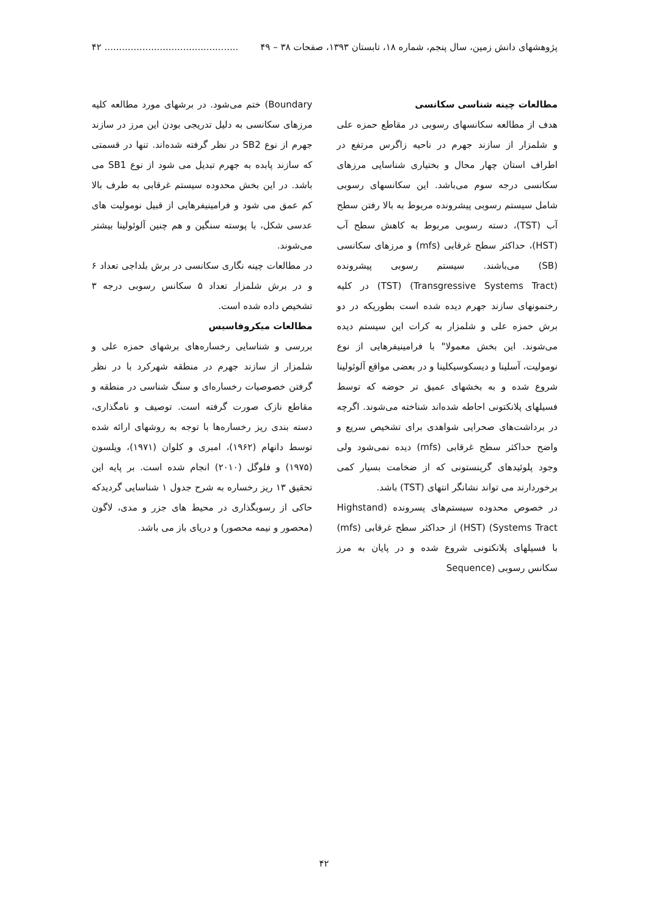پژوهشهای دانش زمین، سال پنجم، شماره ۱۸، تابستان ۱۳۹۳، صفحات ۳۸ – ۴۹.............................................. ۴۲
مطالعات چینه شناسی سکانسی
هدف از مطالعه سکانسهای رسوبی در مقاطع حمزه علی و شلمزار از سازند جهرم در ناحیه زاگرس مرتفع در اطراف استان چهار محال و بختیاری شناسایی مرزهای سکانسی درجه سوم می‌باشد. این سکانسهای رسوبی شامل سیستم رسوبی پیشرونده مربوط به بالا رفتن سطح آب (TST)، دسته رسوبی مربوط به کاهش سطح آب (HST)، حداکثر سطح غرقابی (mfs) و مرزهای سکانسی (SB) می‌باشند. سیستم رسوبی پیشرونده (Transgressive Systems Tract) (TST) در کلیه رخنمونهای سازند جهرم دیده شده است بطوریکه در دو برش حمزه علی و شلمزار به کرات این سیستم دیده می‌شوند. این بخش معمولا" با فرامینیفرهایی از نوع نوموليت، آسلینا و دیسکوسیکلینا و در بعضی مواقع آلوئولینا شروع شده و به بخشهای عمیق تر حوضه که توسط فسیلهای پلانکتونی احاطه شده‌اند شناخته می‌شوند. اگرچه در برداشت‌های صحرایی شواهدی برای تشخیص سریع و واضح حداکثر سطح غرقابی (mfs) دیده نمی‌شود ولی وجود پلوئیدهای گرینستونی که از ضخامت بسیار کمی برخوردارند می تواند نشانگر انتهای (TST) باشد.
در خصوص محدوده سیستم‌های پسرونده (Highstand Systems Tract) (HST) از حداکثر سطح غرقابی (mfs) با فسیلهای پلانکتونی شروع شده و در پایان به مرز سکانس رسوبی (Sequence
Boundary) ختم می‌شود. در برشهای مورد مطالعه کلیه مرزهای سکانسی به دلیل تدریجی بودن این مرز در سازند جهرم از نوع SB2 در نظر گرفته شده‌اند. تنها در قسمتی که سازند پابده به جهرم تبدیل می شود از نوع SB1 می باشد. در این بخش محدوده سیستم غرقابی به طرف بالا کم عمق می شود و فرامینیفرهایی از قبیل نوموليت های عدسی شکل، با پوسته سنگین و هم چنین آلوئولینا بیشتر می‌شوند.
در مطالعات چینه نگاری سکانسی در برش بلداجی تعداد ۶ و در برش شلمزار تعداد ۵ سکانس رسوبی درجه ۳ تشخیص داده شده است.
مطالعات میکروفاسیس
بررسی و شناسایی رخساره‌های برشهای حمزه علی و شلمزار از سازند جهرم در منطقه شهرکرد با در نظر گرفتن خصوصیات رخساره‌ای و سنگ شناسی در منطقه و مقاطع نازک صورت گرفته است. توصیف و نامگذاری، دسته بندی ریز رخساره‌ها با توجه به روشهای ارائه شده توسط دانهام (۱۹۶۲)، امبری و کلوان (۱۹۷۱)، ویلسون (۱۹۷۵) و فلوگل (۲۰۱۰) انجام شده است. بر پایه این تحقیق ۱۳ ریز رخساره به شرح جدول ۱ شناسایی گردیدکه حاکی از رسوبگذاری در محیط های جزر و مدی، لاگون (محصور و نیمه محصور) و دریای باز می باشد.
۴۲